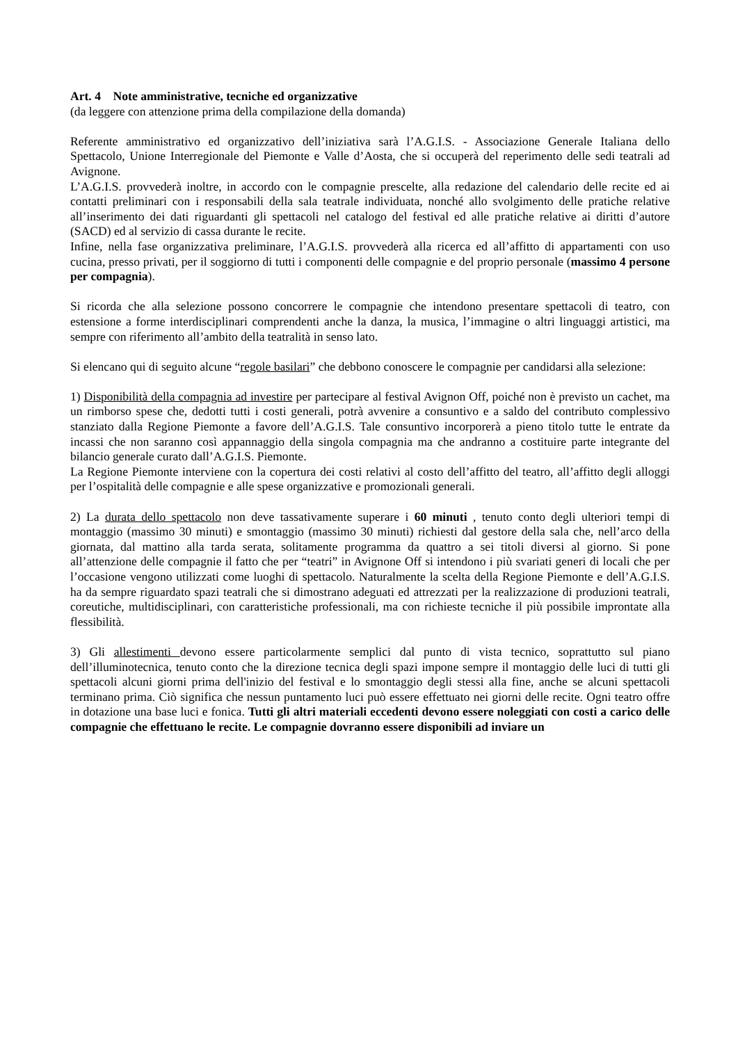Art. 4 Note amministrative, tecniche ed organizzative
(da leggere con attenzione prima della compilazione della domanda)
Referente amministrativo ed organizzativo dell’iniziativa sarà l’A.G.I.S. - Associazione Generale Italiana dello Spettacolo, Unione Interregionale del Piemonte e Valle d’Aosta, che si occuperà del reperimento delle sedi teatrali ad Avignone.
L’A.G.I.S. provvederà inoltre, in accordo con le compagnie prescelte, alla redazione del calendario delle recite ed ai contatti preliminari con i responsabili della sala teatrale individuata, nonché allo svolgimento delle pratiche relative all’inserimento dei dati riguardanti gli spettacoli nel catalogo del festival ed alle pratiche relative ai diritti d’autore (SACD) ed al servizio di cassa durante le recite.
Infine, nella fase organizzativa preliminare, l’A.G.I.S. provvederà alla ricerca ed all’affitto di appartamenti con uso cucina, presso privati, per il soggiorno di tutti i componenti delle compagnie e del proprio personale (massimo 4 persone per compagnia).
Si ricorda che alla selezione possono concorrere le compagnie che intendono presentare spettacoli di teatro, con estensione a forme interdisciplinari comprendenti anche la danza, la musica, l’immagine o altri linguaggi artistici, ma sempre con riferimento all’ambito della teatralità in senso lato.
Si elencano qui di seguito alcune “regole basilari” che debbono conoscere le compagnie per candidarsi alla selezione:
1) Disponibilità della compagnia ad investire per partecipare al festival Avignon Off, poiché non è previsto un cachet, ma un rimborso spese che, dedotti tutti i costi generali, potrà avvenire a consuntivo e a saldo del contributo complessivo stanziato dalla Regione Piemonte a favore dell’A.G.I.S. Tale consuntivo incorporerà a pieno titolo tutte le entrate da incassi che non saranno così appannaggio della singola compagnia ma che andranno a costituire parte integrante del bilancio generale curato dall’A.G.I.S. Piemonte.
La Regione Piemonte interviene con la copertura dei costi relativi al costo dell’affitto del teatro, all’affitto degli alloggi per l’ospitalità delle compagnie e alle spese organizzative e promozionali generali.
2) La durata dello spettacolo non deve tassativamente superare i 60 minuti , tenuto conto degli ulteriori tempi di montaggio (massimo 30 minuti) e smontaggio (massimo 30 minuti) richiesti dal gestore della sala che, nell’arco della giornata, dal mattino alla tarda serata, solitamente programma da quattro a sei titoli diversi al giorno. Si pone all’attenzione delle compagnie il fatto che per “teatri” in Avignone Off si intendono i più svariati generi di locali che per l’occasione vengono utilizzati come luoghi di spettacolo. Naturalmente la scelta della Regione Piemonte e dell’A.G.I.S. ha da sempre riguardato spazi teatrali che si dimostrano adeguati ed attrezzati per la realizzazione di produzioni teatrali, coreutiche, multidisciplinari, con caratteristiche professionali, ma con richieste tecniche il più possibile improntate alla flessibilità.
3) Gli allestimenti devono essere particolarmente semplici dal punto di vista tecnico, soprattutto sul piano dell’illuminotecnica, tenuto conto che la direzione tecnica degli spazi impone sempre il montaggio delle luci di tutti gli spettacoli alcuni giorni prima dell'inizio del festival e lo smontaggio degli stessi alla fine, anche se alcuni spettacoli terminano prima. Ciò significa che nessun puntamento luci può essere effettuato nei giorni delle recite. Ogni teatro offre in dotazione una base luci e fonica. Tutti gli altri materiali eccedenti devono essere noleggiati con costi a carico delle compagnie che effettuano le recite. Le compagnie dovranno essere disponibili ad inviare un